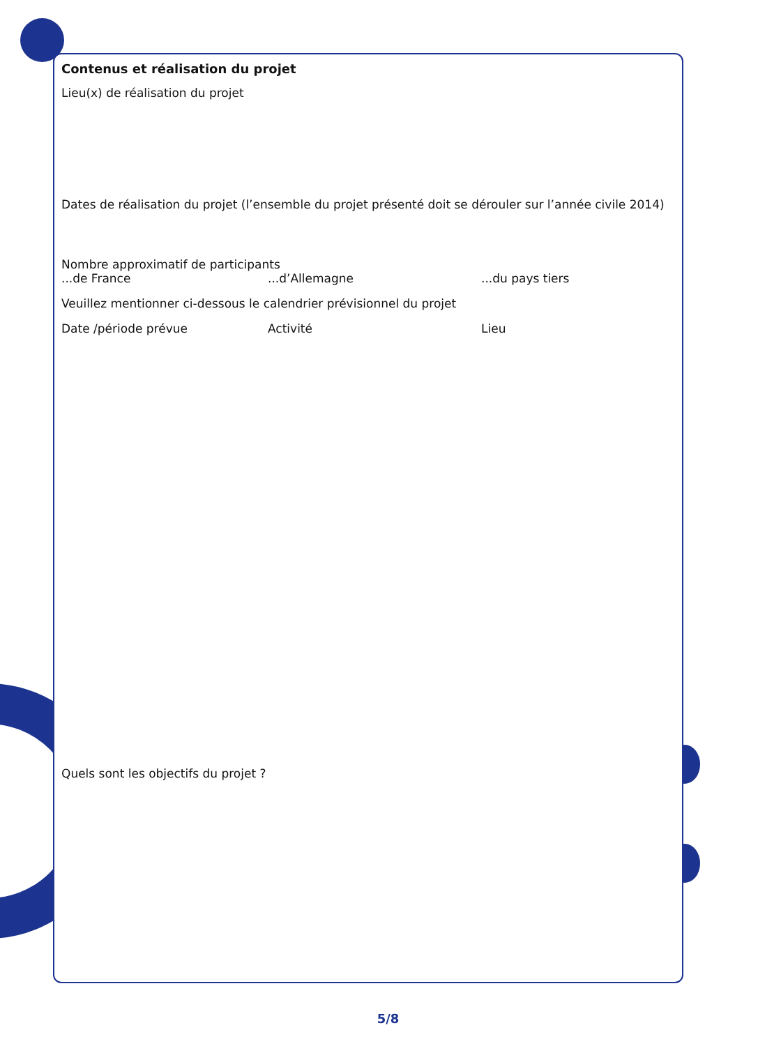Contenus et réalisation du projet
Lieu(x) de réalisation du projet
Dates de réalisation du projet (l’ensemble du projet présenté doit se dérouler sur l’année civile 2014)
Nombre approximatif de participants
...de France...d’Allemagne...du pays tiers
Veuillez mentionner ci-dessous le calendrier prévisionnel du projet
Date /période prévue Activité Lieu
Quels sont les objectifs du projet ?
5/8